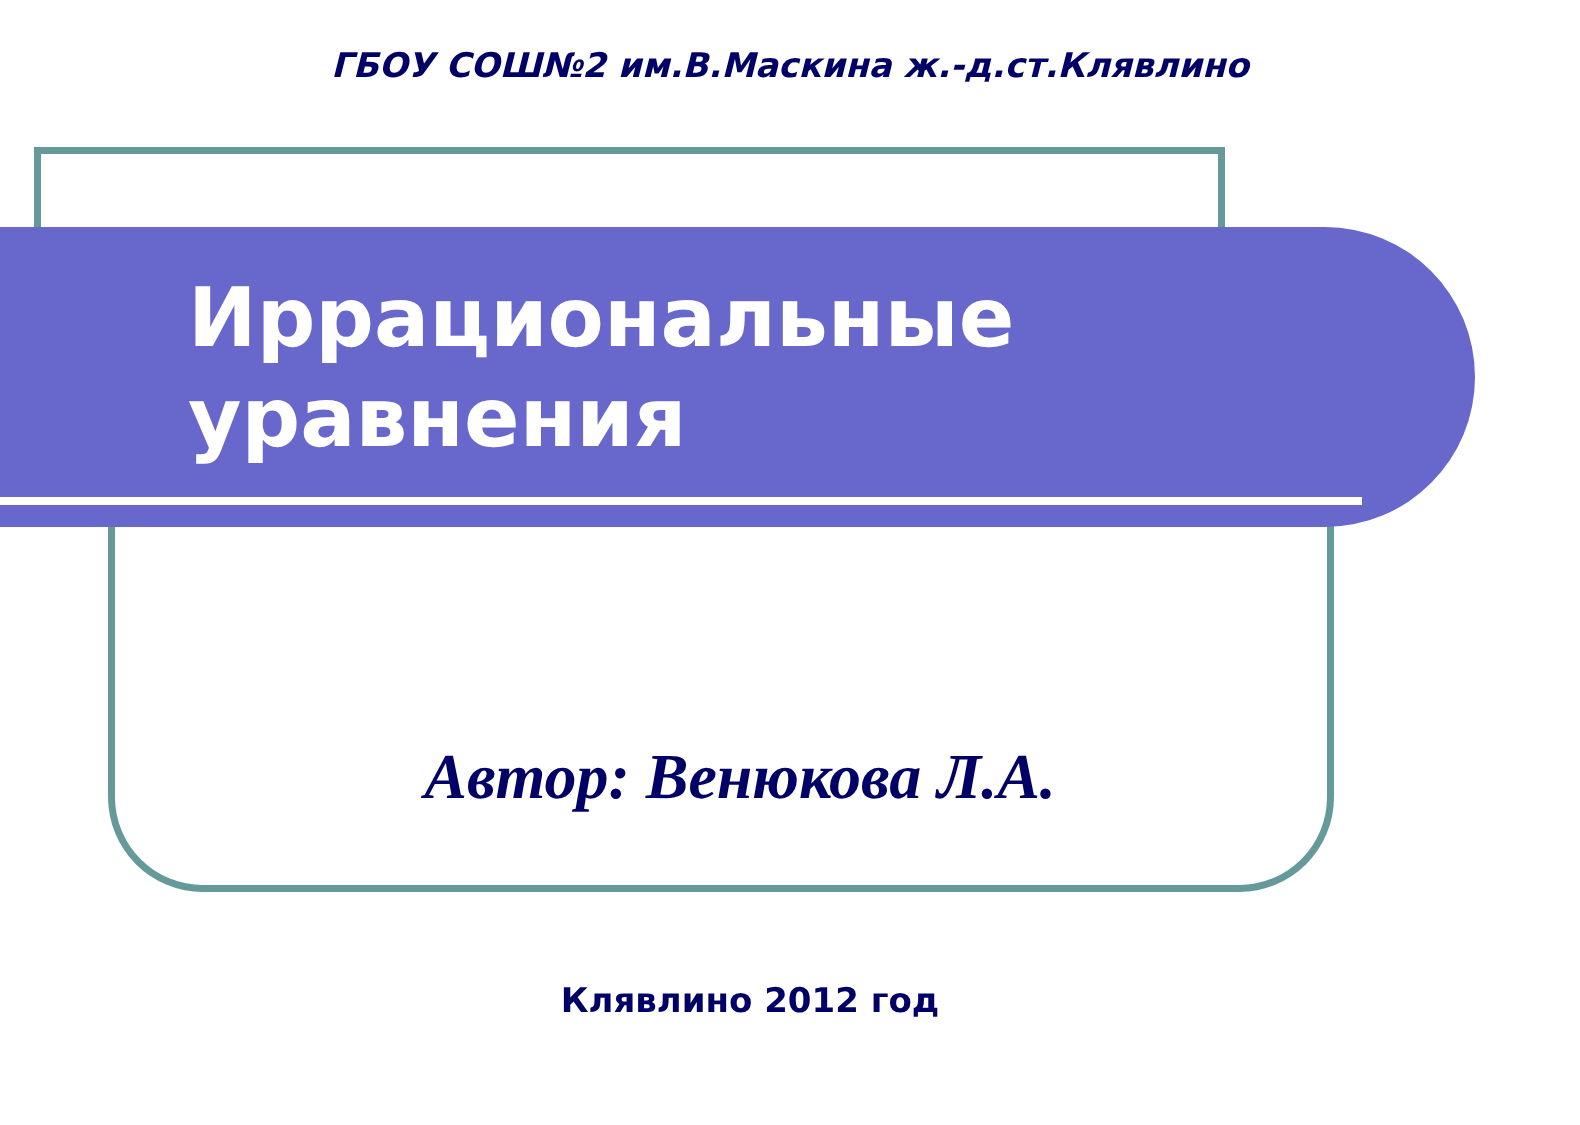ГБОУ СОШ№2 им.В.Маскина ж.-д.ст.Клявлино
Иррациональные
уравнения
Автор: Венюкова Л.А.
Клявлино 2012 год